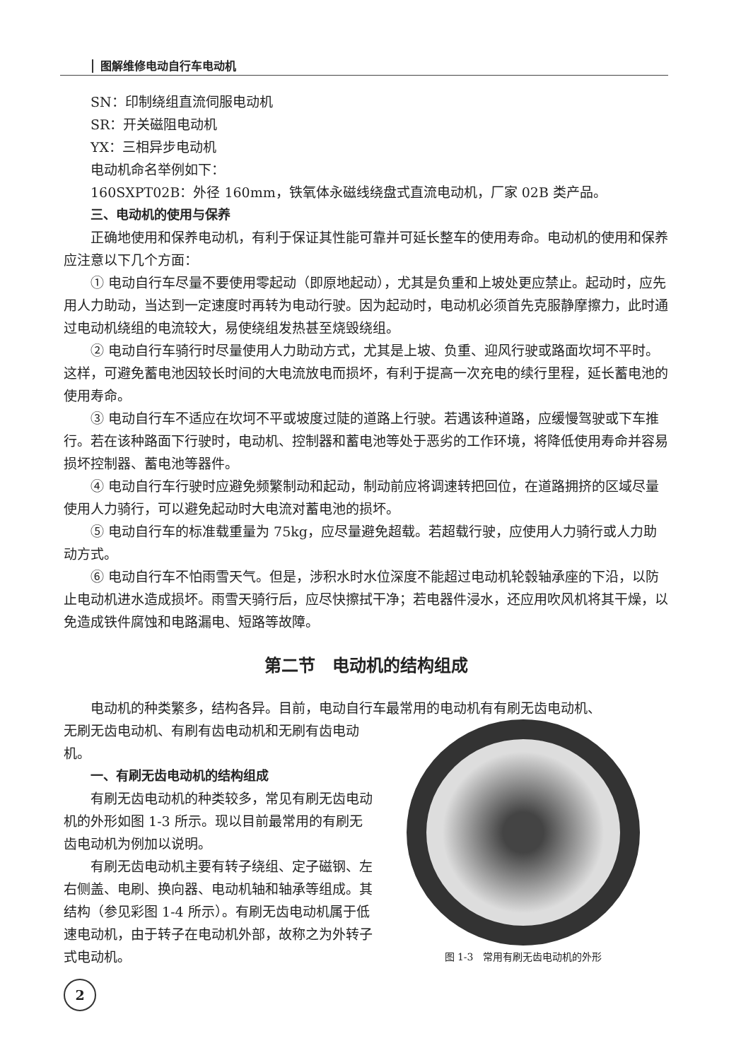图解维修电动自行车电动机
SN：印制绕组直流伺服电动机
SR：开关磁阻电动机
YX：三相异步电动机
电动机命名举例如下：
160SXPT02B：外径 160mm，铁氧体永磁线绕盘式直流电动机，厂家 02B 类产品。
三、电动机的使用与保养
正确地使用和保养电动机，有利于保证其性能可靠并可延长整车的使用寿命。电动机的使用和保养应注意以下几个方面：
① 电动自行车尽量不要使用零起动（即原地起动），尤其是负重和上坡处更应禁止。起动时，应先用人力助动，当达到一定速度时再转为电动行驶。因为起动时，电动机必须首先克服静摩擦力，此时通过电动机绕组的电流较大，易使绕组发热甚至烧毁绕组。
② 电动自行车骑行时尽量使用人力助动方式，尤其是上坡、负重、迎风行驶或路面坎坷不平时。这样，可避免蓄电池因较长时间的大电流放电而损坏，有利于提高一次充电的续行里程，延长蓄电池的使用寿命。
③ 电动自行车不适应在坎坷不平或坡度过陡的道路上行驶。若遇该种道路，应缓慢驾驶或下车推行。若在该种路面下行驶时，电动机、控制器和蓄电池等处于恶劣的工作环境，将降低使用寿命并容易损坏控制器、蓄电池等器件。
④ 电动自行车行驶时应避免频繁制动和起动，制动前应将调速转把回位，在道路拥挤的区域尽量使用人力骑行，可以避免起动时大电流对蓄电池的损坏。
⑤ 电动自行车的标准载重量为 75kg，应尽量避免超载。若超载行驶，应使用人力骑行或人力助动方式。
⑥ 电动自行车不怕雨雪天气。但是，涉积水时水位深度不能超过电动机轮毂轴承座的下沿，以防止电动机进水造成损坏。雨雪天骑行后，应尽快擦拭干净；若电器件浸水，还应用吹风机将其干燥，以免造成铁件腐蚀和电路漏电、短路等故障。
第二节　电动机的结构组成
电动机的种类繁多，结构各异。目前，电动自行车最常用的电动机有有刷无齿电动机、
无刷无齿电动机、有刷有齿电动机和无刷有齿电动机。
一、有刷无齿电动机的结构组成
有刷无齿电动机的种类较多，常见有刷无齿电动机的外形如图 1-3 所示。现以目前最常用的有刷无齿电动机为例加以说明。
有刷无齿电动机主要有转子绕组、定子磁钢、左右侧盖、电刷、换向器、电动机轴和轴承等组成。其结构（参见彩图 1-4 所示）。有刷无齿电动机属于低速电动机，由于转子在电动机外部，故称之为外转子式电动机。
图 1-3　常用有刷无齿电动机的外形
2